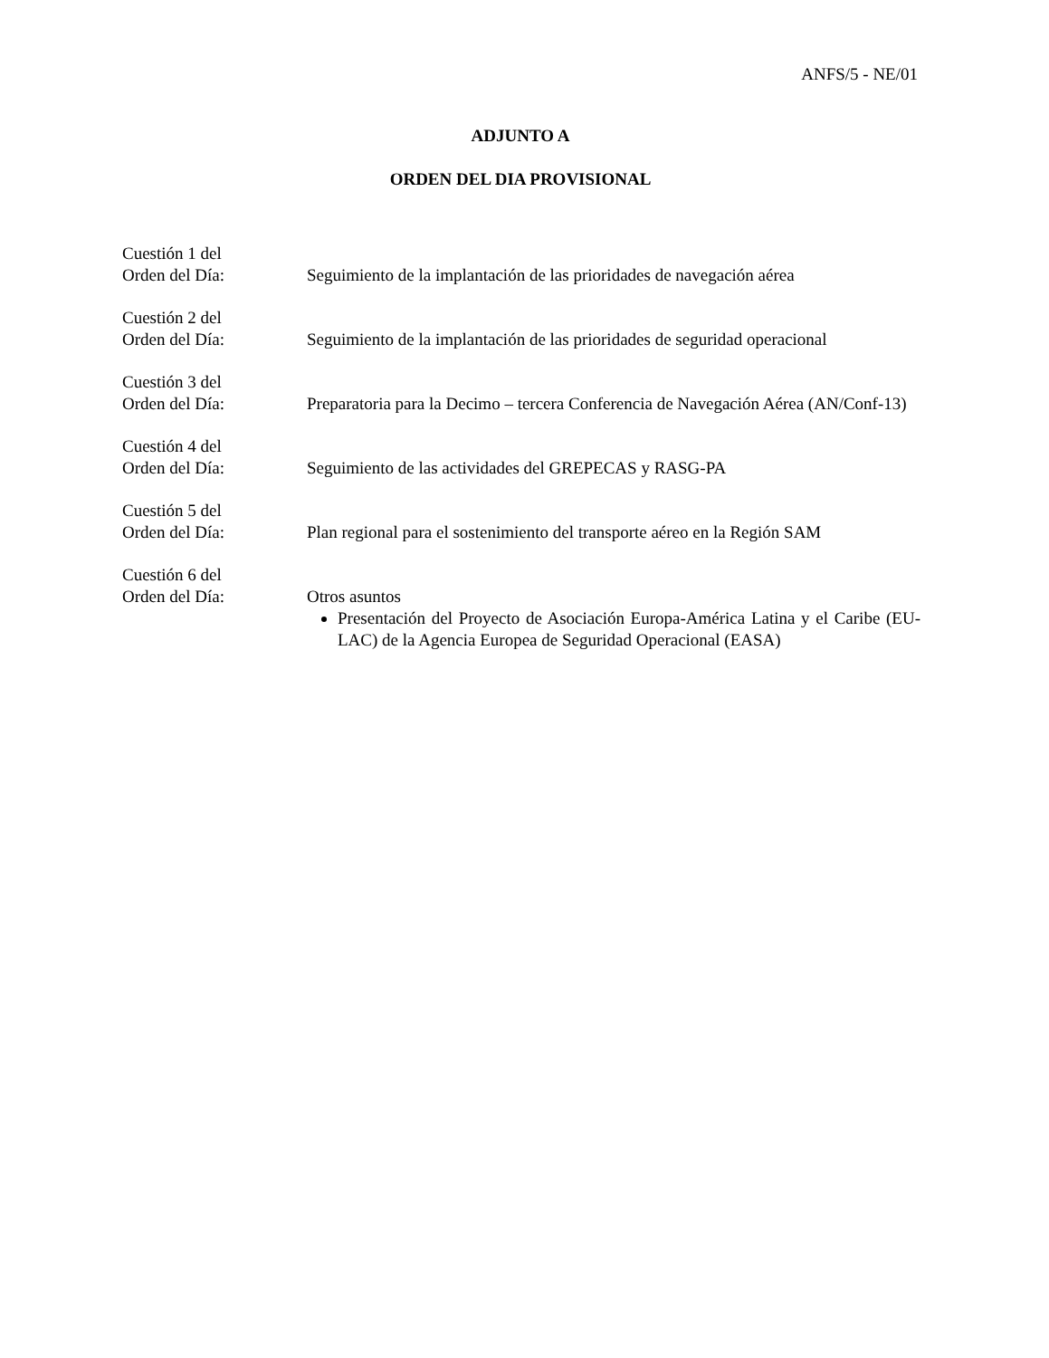ANFS/5 - NE/01
ADJUNTO A
ORDEN DEL DIA PROVISIONAL
Cuestión 1 del
Orden del Día:
Seguimiento de la implantación de las prioridades de navegación aérea
Cuestión 2 del
Orden del Día:
Seguimiento de la implantación de las prioridades de seguridad operacional
Cuestión 3 del
Orden del Día:
Preparatoria para la Decimo – tercera Conferencia de Navegación Aérea (AN/Conf-13)
Cuestión 4 del
Orden del Día:
Seguimiento de las actividades del GREPECAS y RASG-PA
Cuestión 5 del
Orden del Día:
Plan regional para el sostenimiento del transporte aéreo en la Región SAM
Cuestión 6 del
Orden del Día:
Otros asuntos
Presentación del Proyecto de Asociación Europa-América Latina y el Caribe (EU-LAC) de la Agencia Europea de Seguridad Operacional (EASA)